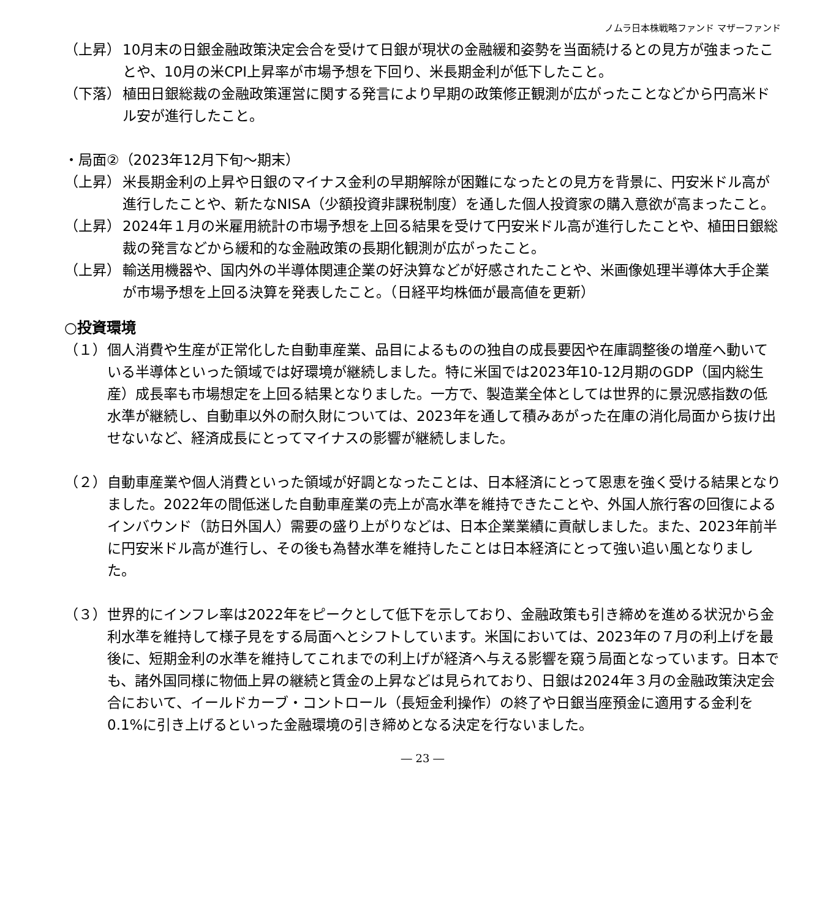ノムラ日本株戦略ファンド マザーファンド
（上昇） 10月末の日銀金融政策決定会合を受けて日銀が現状の金融緩和姿勢を当面続けるとの見方が強まったことや、10月の米CPI上昇率が市場予想を下回り、米長期金利が低下したこと。
（下落） 植田日銀総裁の金融政策運営に関する発言により早期の政策修正観測が広がったことなどから円高米ドル安が進行したこと。
・局面②（2023年12月下旬～期末）
（上昇） 米長期金利の上昇や日銀のマイナス金利の早期解除が困難になったとの見方を背景に、円安米ドル高が進行したことや、新たなNISA（少額投資非課税制度）を通した個人投資家の購入意欲が高まったこと。
（上昇） 2024年１月の米雇用統計の市場予想を上回る結果を受けて円安米ドル高が進行したことや、植田日銀総裁の発言などから緩和的な金融政策の長期化観測が広がったこと。
（上昇） 輸送用機器や、国内外の半導体関連企業の好決算などが好感されたことや、米画像処理半導体大手企業が市場予想を上回る決算を発表したこと。（日経平均株価が最高値を更新）
○投資環境
（１） 個人消費や生産が正常化した自動車産業、品目によるものの独自の成長要因や在庫調整後の増産へ動いている半導体といった領域では好環境が継続しました。特に米国では2023年10-12月期のGDP（国内総生産）成長率も市場想定を上回る結果となりました。一方で、製造業全体としては世界的に景況感指数の低水準が継続し、自動車以外の耐久財については、2023年を通して積みあがった在庫の消化局面から抜け出せないなど、経済成長にとってマイナスの影響が継続しました。
（２） 自動車産業や個人消費といった領域が好調となったことは、日本経済にとって恩恵を強く受ける結果となりました。2022年の間低迷した自動車産業の売上が高水準を維持できたことや、外国人旅行客の回復によるインバウンド（訪日外国人）需要の盛り上がりなどは、日本企業業績に貢献しました。また、2023年前半に円安米ドル高が進行し、その後も為替水準を維持したことは日本経済にとって強い追い風となりました。
（３） 世界的にインフレ率は2022年をピークとして低下を示しており、金融政策も引き締めを進める状況から金利水準を維持して様子見をする局面へとシフトしています。米国においては、2023年の７月の利上げを最後に、短期金利の水準を維持してこれまでの利上げが経済へ与える影響を窺う局面となっています。日本でも、諸外国同様に物価上昇の継続と賃金の上昇などは見られており、日銀は2024年３月の金融政策決定会合において、イールドカーブ・コントロール（長短金利操作）の終了や日銀当座預金に適用する金利を0.1%に引き上げるといった金融環境の引き締めとなる決定を行ないました。
― 23 ―